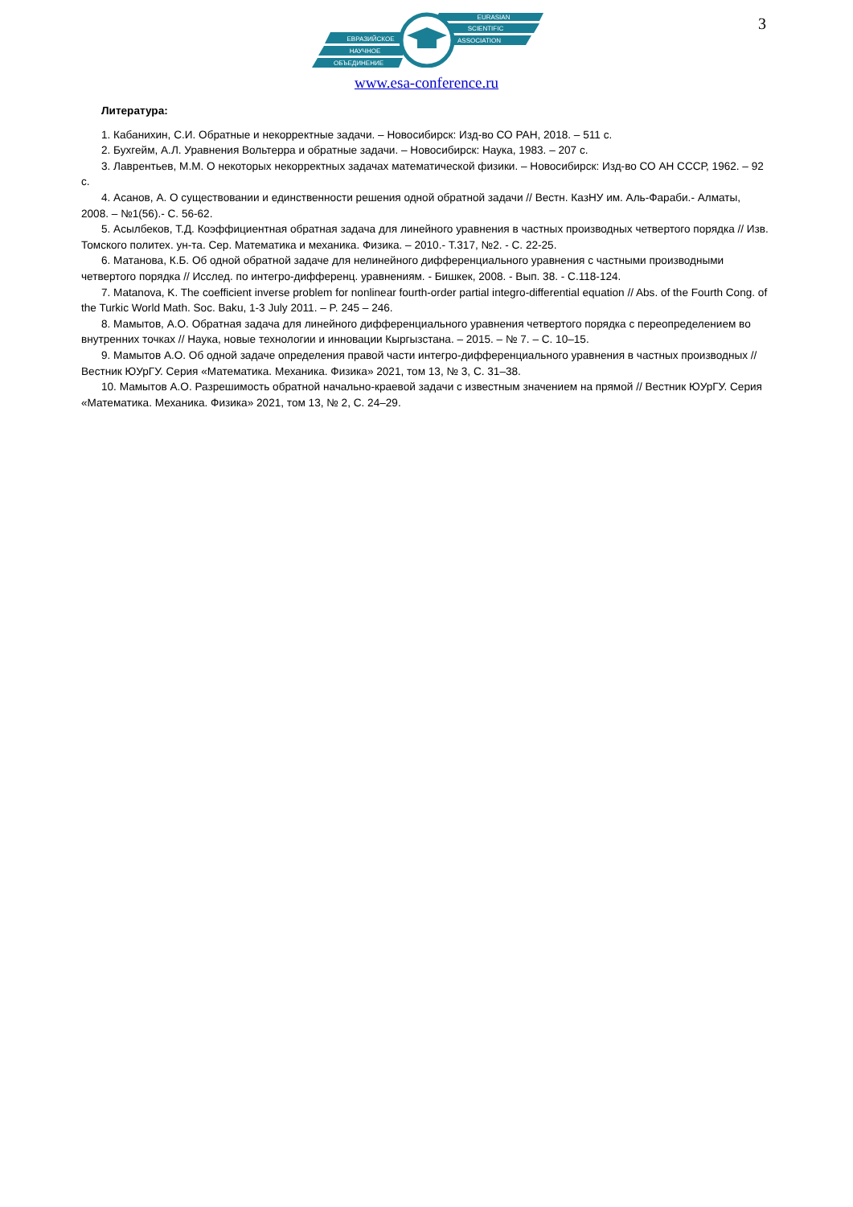3
EURASIAN
SCIENTIFIC
ASSOCIATION
ЕВРАЗИЙСКОЕ
НАУЧНОЕ
ОБЪЕДИНЕНИЕ
www.esa-conference.ru
Литература:
1. Кабанихин, С.И. Обратные и некорректные задачи. – Новосибирск: Изд-во СО РАН, 2018. – 511 с.
2. Бухгейм, А.Л. Уравнения Вольтерра и обратные задачи. – Новосибирск: Наука, 1983. – 207 с.
3. Лаврентьев, М.М. О некоторых некорректных задачах математической физики. – Новосибирск: Изд-во СО АН СССР, 1962. – 92 с.
4. Асанов, А. О существовании и единственности решения одной обратной задачи // Вестн. КазНУ им. Аль-Фараби.- Алматы, 2008. – №1(56).- С. 56-62.
5. Асылбеков, Т.Д. Коэффициентная обратная задача для линейного уравнения в частных производных четвертого порядка // Изв. Томского политех. ун-та. Сер. Математика и механика. Физика. – 2010.- Т.317, №2. - С. 22-25.
6. Матанова, К.Б. Об одной обратной задаче для нелинейного дифференциального уравнения с частными производными четвертого порядка // Исслед. по интегро-дифференц. уравнениям. - Бишкек, 2008. - Вып. 38. - С.118-124.
7. Matanova, K. The coefficient inverse problem for nonlinear fourth-order partial integro-differential equation // Abs. of the Fourth Cong. of the Turkic World Math. Soc. Baku, 1-3 July 2011. – P. 245 – 246.
8. Мамытов, А.О. Обратная задача для линейного дифференциального уравнения четвертого порядка с переопределением во внутренних точках // Наука, новые технологии и инновации Кыргызстана. – 2015. – № 7. – С. 10–15.
9. Мамытов А.О. Об одной задаче определения правой части интегро-дифференциального уравнения в частных производных // Вестник ЮУрГУ. Серия «Математика. Механика. Физика» 2021, том 13, № 3, С. 31–38.
10. Мамытов А.О. Разрешимость обратной начально-краевой задачи с известным значением на прямой // Вестник ЮУрГУ. Серия «Математика. Механика. Физика» 2021, том 13, № 2, С. 24–29.